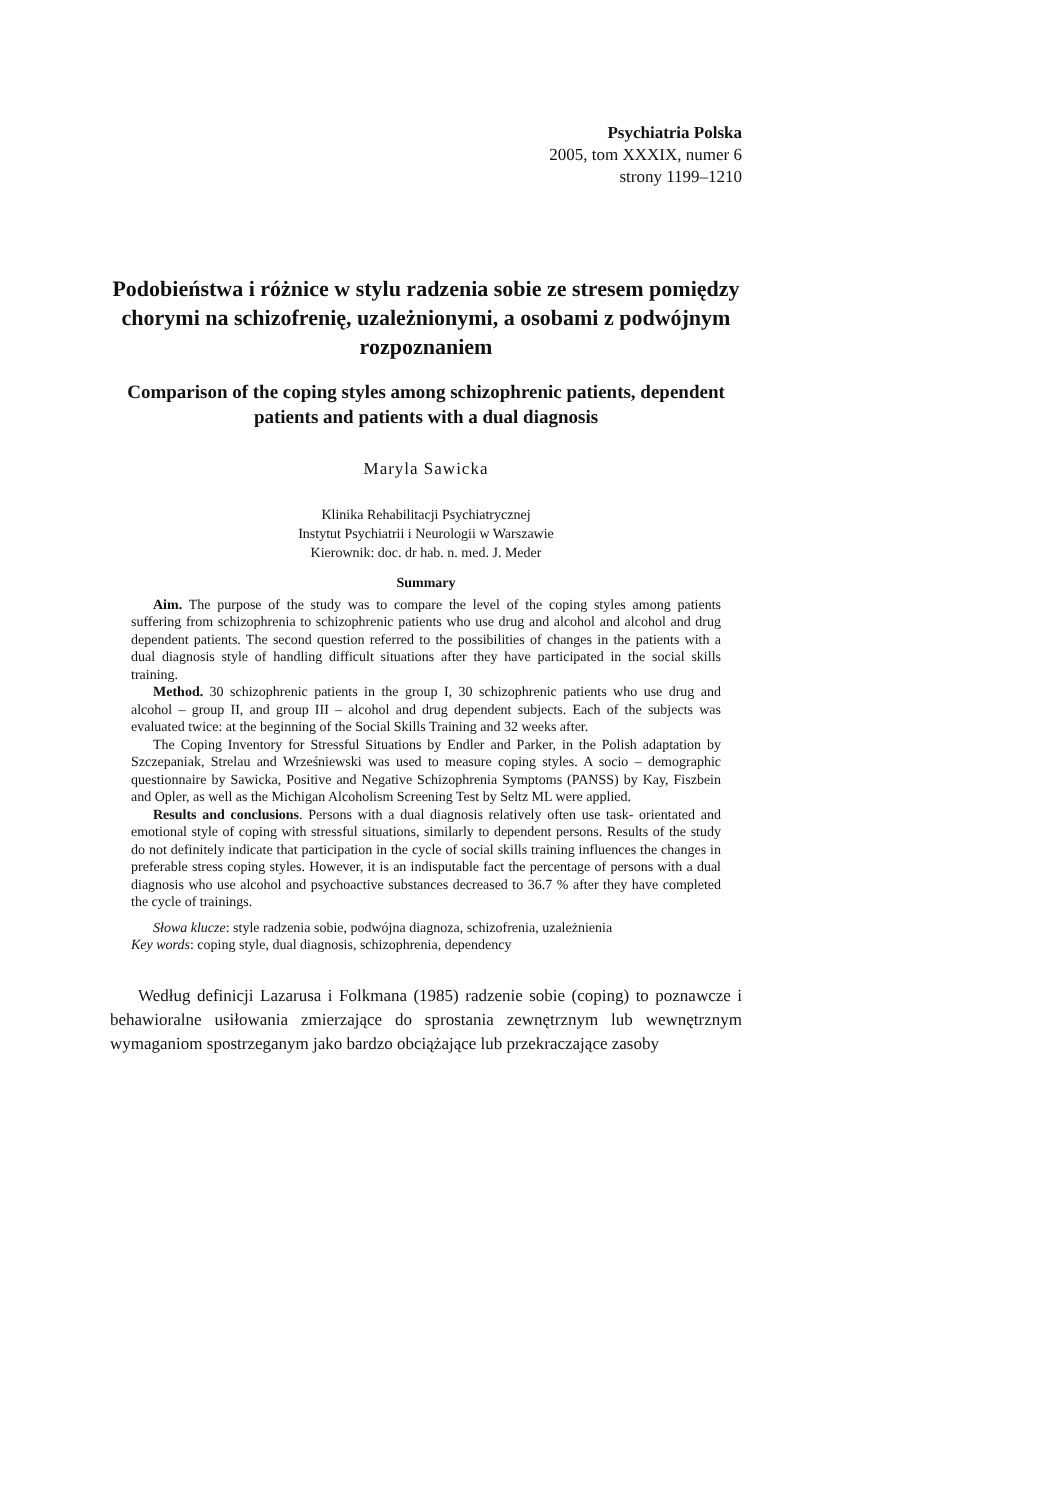Psychiatria Polska
2005, tom XXXIX, numer 6
strony 1199–1210
Podobieństwa i różnice w stylu radzenia sobie ze stresem pomiędzy chorymi na schizofrenię, uzależnionymi, a osobami z podwójnym rozpoznaniem
Comparison of the coping styles among schizophrenic patients, dependent patients and patients with a dual diagnosis
Maryla Sawicka
Klinika Rehabilitacji Psychiatrycznej
Instytut Psychiatrii i Neurologii w Warszawie
Kierownik: doc. dr hab. n. med. J. Meder
Summary
Aim. The purpose of the study was to compare the level of the coping styles among patients suffering from schizophrenia to schizophrenic patients who use drug and alcohol and alcohol and drug dependent patients. The second question referred to the possibilities of changes in the patients with a dual diagnosis style of handling difficult situations after they have participated in the social skills training.
Method. 30 schizophrenic patients in the group I, 30 schizophrenic patients who use drug and alcohol – group II, and group III – alcohol and drug dependent subjects. Each of the subjects was evaluated twice: at the beginning of the Social Skills Training and 32 weeks after.
The Coping Inventory for Stressful Situations by Endler and Parker, in the Polish adaptation by Szczepaniak, Strelau and Wrześniewski was used to measure coping styles. A socio – demographic questionnaire by Sawicka, Positive and Negative Schizophrenia Symptoms (PANSS) by Kay, Fiszbein and Opler, as well as the Michigan Alcoholism Screening Test by Seltz ML were applied.
Results and conclusions. Persons with a dual diagnosis relatively often use task- orientated and emotional style of coping with stressful situations, similarly to dependent persons. Results of the study do not definitely indicate that participation in the cycle of social skills training influences the changes in preferable stress coping styles. However, it is an indisputable fact the percentage of persons with a dual diagnosis who use alcohol and psychoactive substances decreased to 36.7 % after they have completed the cycle of trainings.
Słowa klucze: style radzenia sobie, podwójna diagnoza, schizofrenia, uzależnienia
Key words: coping style, dual diagnosis, schizophrenia, dependency
Według definicji Lazarusa i Folkmana (1985) radzenie sobie (coping) to poznawcze i behawioralne usiłowania zmierzające do sprostania zewnętrznym lub wewnętrznym wymaganiom spostrzeganym jako bardzo obciążające lub przekraczające zasoby